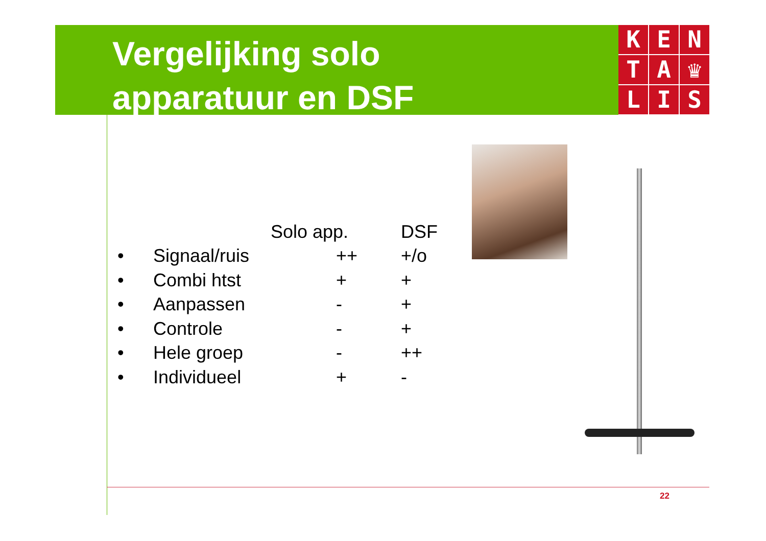Vergelijking solo
apparatuur en DSF
K
E
N
T
A
♛
L
I
S
| | | Solo app. | DSF |
| --- | --- | --- | --- |
| • | Signaal/ruis | ++ | +/o |
| • | Combi htst | + | + |
| • | Aanpassen | - | + |
| • | Controle | - | + |
| • | Hele groep | - | ++ |
| • | Individueel | + | - |
22